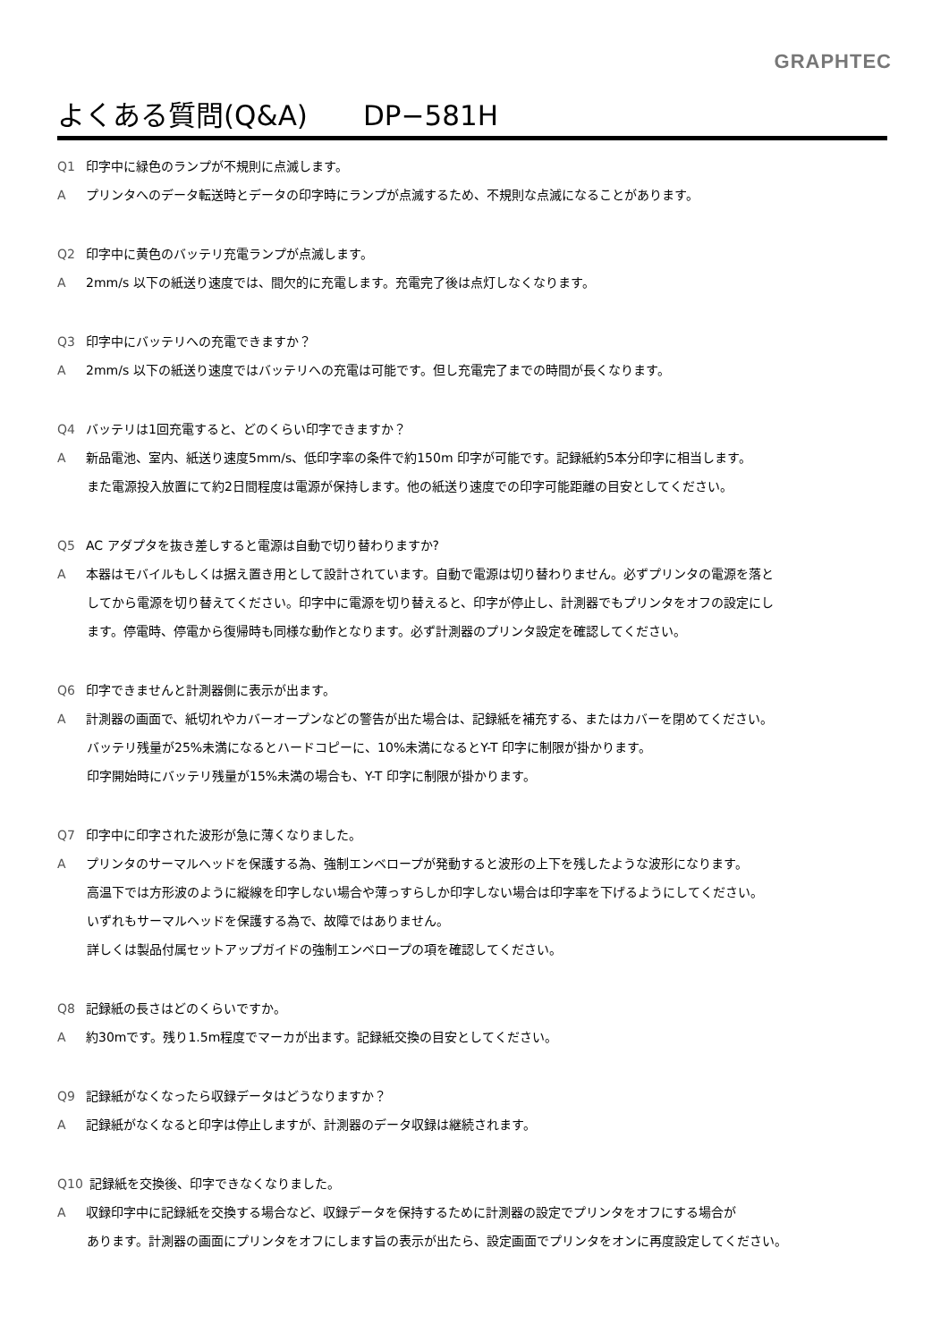GRAPHTEC
よくある質問(Q&A)　　DP−581H
Q1 印字中に緑色のランプが不規則に点滅します。
Aプリンタへのデータ転送時とデータの印字時にランプが点滅するため、不規則な点滅になることがあります。
Q2 印字中に黄色のバッテリ充電ランプが点滅します。
A 2mm/s 以下の紙送り速度では、間欠的に充電します。充電完了後は点灯しなくなります。
Q3 印字中にバッテリへの充電できますか？
A 2mm/s 以下の紙送り速度ではバッテリへの充電は可能です。但し充電完了までの時間が長くなります。
Q4 バッテリは1回充電すると、どのくらい印字できますか？
A新品電池、室内、紙送り速度5mm/s、低印字率の条件で約150m 印字が可能です。記録紙約5本分印字に相当します。
また電源投入放置にて約2日間程度は電源が保持します。他の紙送り速度での印字可能距離の目安としてください。
Q5 AC アダプタを抜き差しすると電源は自動で切り替わりますか?
A本器はモバイルもしくは据え置き用として設計されています。自動で電源は切り替わりません。必ずプリンタの電源を落と
してから電源を切り替えてください。印字中に電源を切り替えると、印字が停止し、計測器でもプリンタをオフの設定にし
ます。停電時、停電から復帰時も同様な動作となります。必ず計測器のプリンタ設定を確認してください。
Q6 印字できませんと計測器側に表示が出ます。
A計測器の画面で、紙切れやカバーオープンなどの警告が出た場合は、記録紙を補充する、またはカバーを閉めてください。
バッテリ残量が25%未満になるとハードコピーに、10%未満になるとY-T 印字に制限が掛かります。
印字開始時にバッテリ残量が15%未満の場合も、Y-T 印字に制限が掛かります。
Q7 印字中に印字された波形が急に薄くなりました。
Aプリンタのサーマルヘッドを保護する為、強制エンベロープが発動すると波形の上下を残したような波形になります。
高温下では方形波のように縦線を印字しない場合や薄っすらしか印字しない場合は印字率を下げるようにしてください。
いずれもサーマルヘッドを保護する為で、故障ではありません。
詳しくは製品付属セットアップガイドの強制エンベロープの項を確認してください。
Q8 記録紙の長さはどのくらいですか。
A約30mです。残り1.5m程度でマーカが出ます。記録紙交換の目安としてください。
Q9 記録紙がなくなったら収録データはどうなりますか？
A記録紙がなくなると印字は停止しますが、計測器のデータ収録は継続されます。
Q10 記録紙を交換後、印字できなくなりました。
A収録印字中に記録紙を交換する場合など、収録データを保持するために計測器の設定でプリンタをオフにする場合が
あります。計測器の画面にプリンタをオフにします旨の表示が出たら、設定画面でプリンタをオンに再度設定してください。